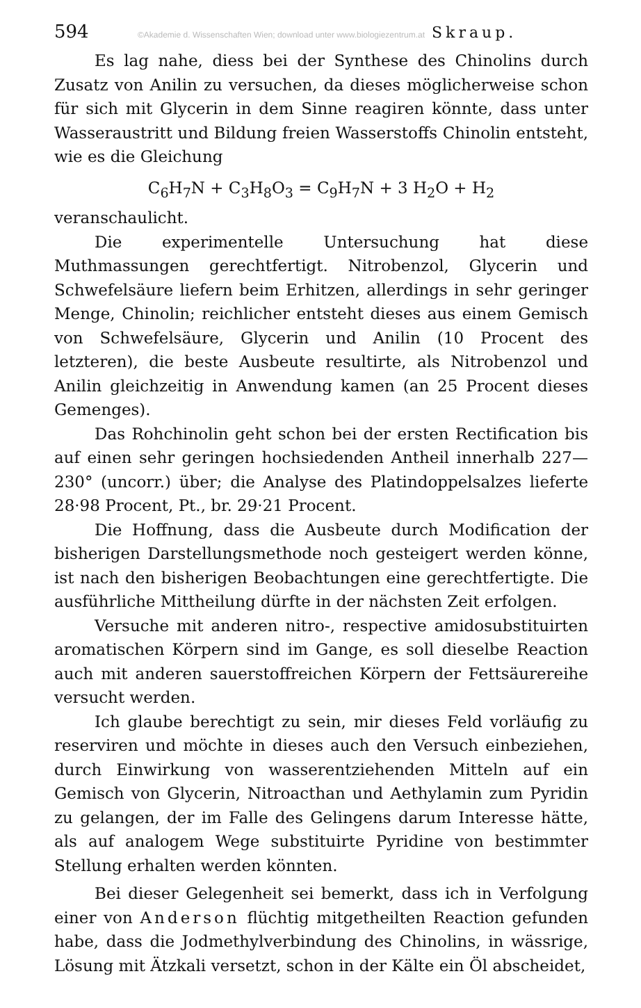594 ©Akademie d. Wissenschaften Wien; download unter www.biologiezentrum.at Skraup.
Es lag nahe, diess bei der Synthese des Chinolins durch Zusatz von Anilin zu versuchen, da dieses möglicherweise schon für sich mit Glycerin in dem Sinne reagiren könnte, dass unter Wasseraustritt und Bildung freien Wasserstoffs Chinolin entsteht, wie es die Gleichung
C<sub>6</sub>H<sub>7</sub>N + C<sub>3</sub>H<sub>8</sub>O<sub>3</sub> = C<sub>9</sub>H<sub>7</sub>N + 3 H<sub>2</sub>O + H<sub>2</sub>
veranschaulicht.
Die experimentelle Untersuchung hat diese Muthmassungen gerechtfertigt. Nitrobenzol, Glycerin und Schwefelsäure liefern beim Erhitzen, allerdings in sehr geringer Menge, Chinolin; reichlicher entsteht dieses aus einem Gemisch von Schwefelsäure, Glycerin und Anilin (10 Procent des letzteren), die beste Ausbeute resultirte, als Nitrobenzol und Anilin gleichzeitig in Anwendung kamen (an 25 Procent dieses Gemenges).
Das Rohchinolin geht schon bei der ersten Rectification bis auf einen sehr geringen hochsiedenden Antheil innerhalb 227—230° (uncorr.) über; die Analyse des Platindoppelsalzes lieferte 28·98 Procent, Pt., br. 29·21 Procent.
Die Hoffnung, dass die Ausbeute durch Modification der bisherigen Darstellungsmethode noch gesteigert werden könne, ist nach den bisherigen Beobachtungen eine gerechtfertigte. Die ausführliche Mittheilung dürfte in der nächsten Zeit erfolgen.
Versuche mit anderen nitro-, respective amidosubstituirten aromatischen Körpern sind im Gange, es soll dieselbe Reaction auch mit anderen sauerstoffreichen Körpern der Fettsäurereihe versucht werden.
Ich glaube berechtigt zu sein, mir dieses Feld vorläufig zu reserviren und möchte in dieses auch den Versuch einbeziehen, durch Einwirkung von wasserentziehenden Mitteln auf ein Gemisch von Glycerin, Nitroacthan und Aethylamin zum Pyridin zu gelangen, der im Falle des Gelingens darum Interesse hätte, als auf analogem Wege substituirte Pyridine von bestimmter Stellung erhalten werden könnten.
Bei dieser Gelegenheit sei bemerkt, dass ich in Verfolgung einer von Anderson flüchtig mitgetheilten Reaction gefunden habe, dass die Jodmethylverbindung des Chinolins, in wässrige, Lösung mit Ätzkali versetzt, schon in der Kälte ein Öl abscheidet,